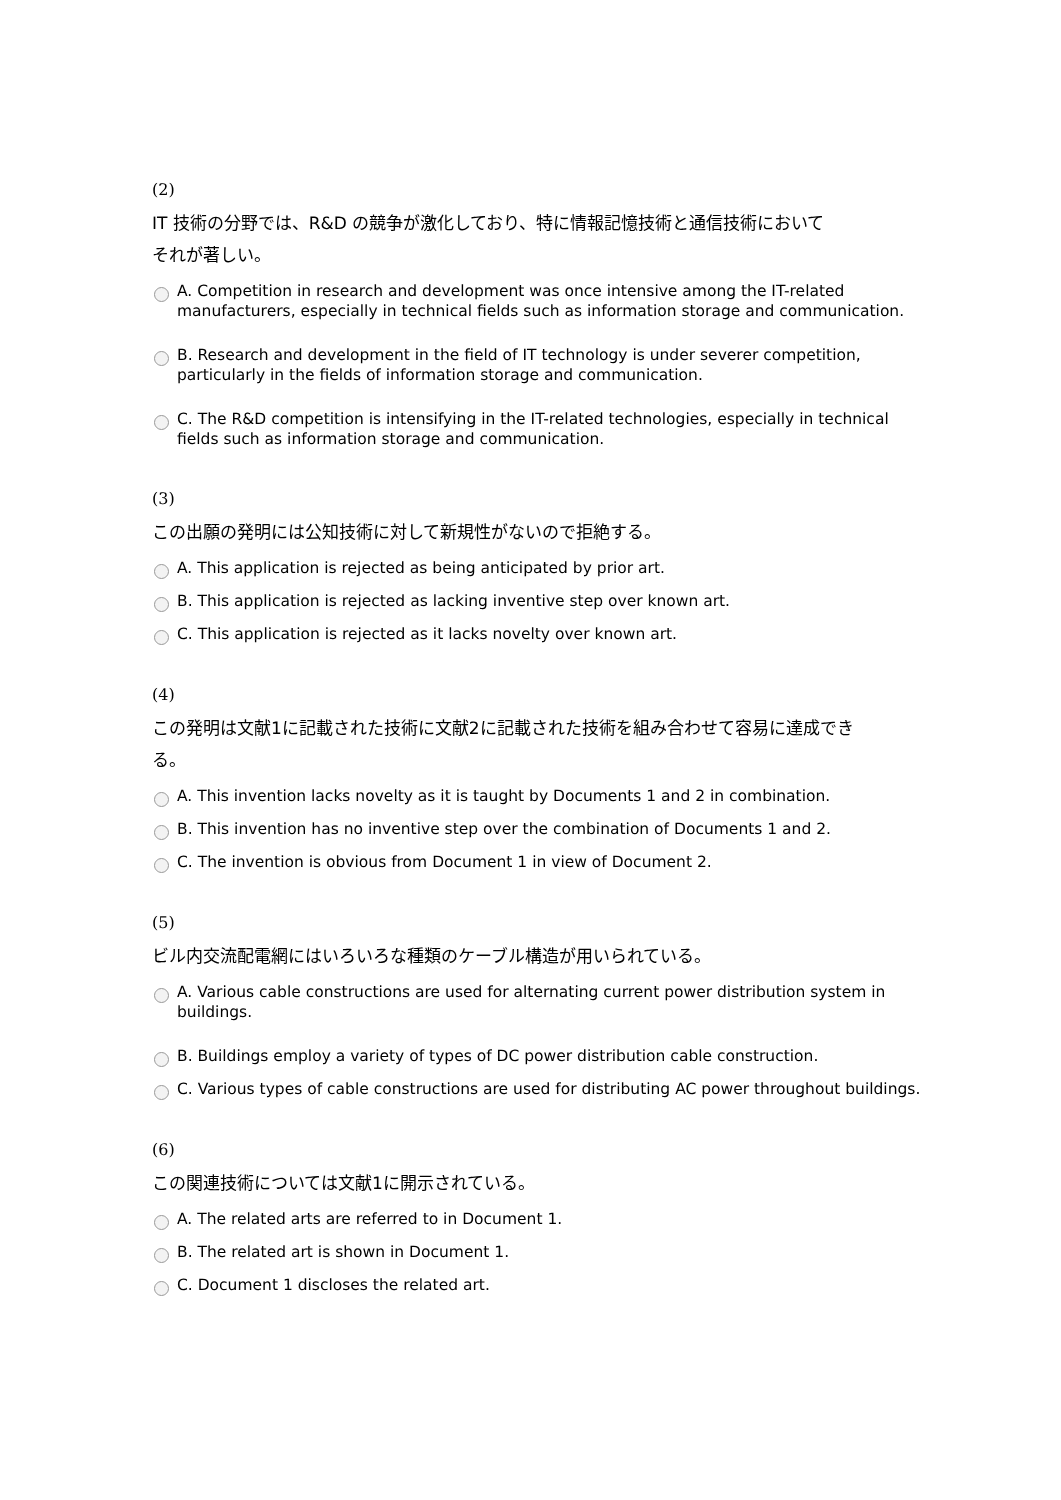(2)
IT 技術の分野では、R&D の競争が激化しており、特に情報記憶技術と通信技術において
それが著しい。
A. Competition in research and development was once intensive among the IT-related manufacturers, especially in technical fields such as information storage and communication.
B. Research and development in the field of IT technology is under severer competition, particularly in the fields of information storage and communication.
C. The R&D competition is intensifying in the IT-related technologies, especially in technical fields such as information storage and communication.
(3)
この出願の発明には公知技術に対して新規性がないので拒絶する。
A. This application is rejected as being anticipated by prior art.
B. This application is rejected as lacking inventive step over known art.
C. This application is rejected as it lacks novelty over known art.
(4)
この発明は文献1に記載された技術に文献2に記載された技術を組み合わせて容易に達成でき
る。
A. This invention lacks novelty as it is taught by Documents 1 and 2 in combination.
B. This invention has no inventive step over the combination of Documents 1 and 2.
C. The invention is obvious from Document 1 in view of Document 2.
(5)
ビル内交流配電網にはいろいろな種類のケーブル構造が用いられている。
A. Various cable constructions are used for alternating current power distribution system in buildings.
B. Buildings employ a variety of types of DC power distribution cable construction.
C. Various types of cable constructions are used for distributing AC power throughout buildings.
(6)
この関連技術については文献1に開示されている。
A. The related arts are referred to in Document 1.
B. The related art is shown in Document 1.
C. Document 1 discloses the related art.